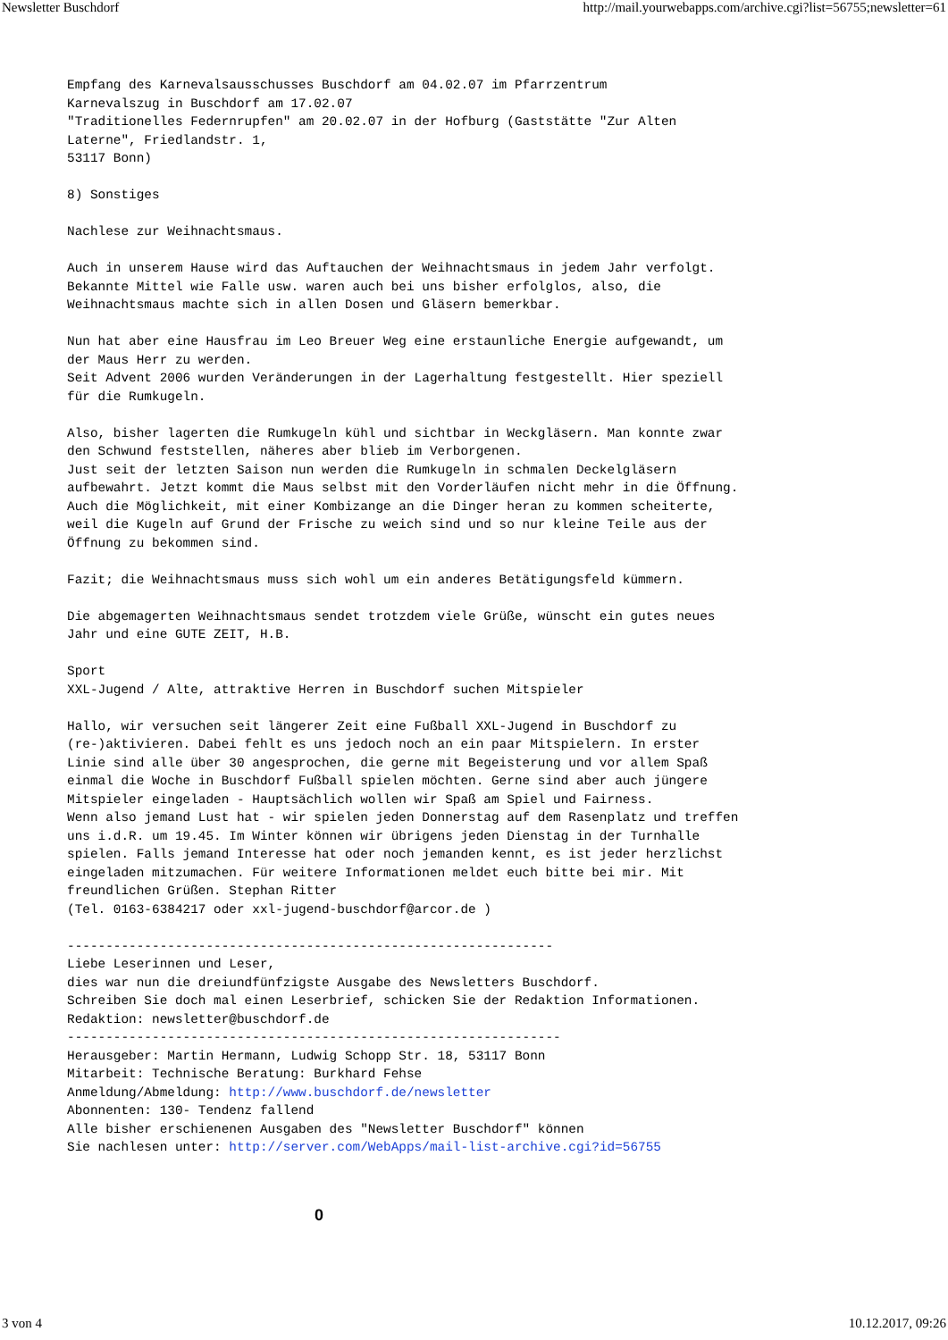Newsletter Buschdorf http://mail.yourwebapps.com/archive.cgi?list=56755;newsletter=61
Empfang des Karnevalsausschusses Buschdorf am 04.02.07 im Pfarrzentrum
Karnevalszug in Buschdorf am 17.02.07
"Traditionelles Federnrupfen" am 20.02.07 in der Hofburg (Gaststätte "Zur Alten
Laterne", Friedlandstr. 1,
53117 Bonn)

8) Sonstiges

Nachlese zur Weihnachtsmaus.

Auch in unserem Hause wird das Auftauchen der Weihnachtsmaus in jedem Jahr verfolgt.
Bekannte Mittel wie Falle usw. waren auch bei uns bisher erfolglos, also, die
Weihnachtsmaus machte sich in allen Dosen und Gläsern bemerkbar.

Nun hat aber eine Hausfrau im Leo Breuer Weg eine erstaunliche Energie aufgewandt, um
der Maus Herr zu werden.
Seit Advent 2006 wurden Veränderungen in der Lagerhaltung festgestellt. Hier speziell
für die Rumkugeln.

Also, bisher lagerten die Rumkugeln kühl und sichtbar in Weckgläsern. Man konnte zwar
den Schwund feststellen, näheres aber blieb im Verborgenen.
Just seit der letzten Saison nun werden die Rumkugeln in schmalen Deckelgläsern
aufbewahrt. Jetzt kommt die Maus selbst mit den Vorderläufen nicht mehr in die Öffnung.
Auch die Möglichkeit, mit einer Kombizange an die Dinger heran zu kommen scheiterte,
weil die Kugeln auf Grund der Frische zu weich sind und so nur kleine Teile aus der
Öffnung zu bekommen sind.

Fazit; die Weihnachtsmaus muss sich wohl um ein anderes Betätigungsfeld kümmern.

Die abgemagerten Weihnachtsmaus sendet trotzdem viele Grüße, wünscht ein gutes neues
Jahr und eine GUTE ZEIT, H.B.

Sport
XXL-Jugend / Alte, attraktive Herren in Buschdorf suchen Mitspieler

Hallo, wir versuchen seit längerer Zeit eine Fußball XXL-Jugend in Buschdorf zu
(re-)aktivieren. Dabei fehlt es uns jedoch noch an ein paar Mitspielern. In erster
Linie sind alle über 30 angesprochen, die gerne mit Begeisterung und vor allem Spaß
einmal die Woche in Buschdorf Fußball spielen möchten. Gerne sind aber auch jüngere
Mitspieler eingeladen - Hauptsächlich wollen wir Spaß am Spiel und Fairness.
Wenn also jemand Lust hat - wir spielen jeden Donnerstag auf dem Rasenplatz und treffen
uns i.d.R. um 19.45. Im Winter können wir übrigens jeden Dienstag in der Turnhalle
spielen. Falls jemand Interesse hat oder noch jemanden kennt, es ist jeder herzlichst
eingeladen mitzumachen. Für weitere Informationen meldet euch bitte bei mir. Mit
freundlichen Grüßen. Stephan Ritter
(Tel. 0163-6384217 oder xxl-jugend-buschdorf@arcor.de )

---------------------------------------------------------------
Liebe Leserinnen und Leser,
dies war nun die dreiundfünfzigste Ausgabe des Newsletters Buschdorf.
Schreiben Sie doch mal einen Leserbrief, schicken Sie der Redaktion Informationen.
Redaktion: newsletter@buschdorf.de
----------------------------------------------------------------
Herausgeber: Martin Hermann, Ludwig Schopp Str. 18, 53117 Bonn
Mitarbeit: Technische Beratung: Burkhard Fehse
Anmeldung/Abmeldung: http://www.buschdorf.de/newsletter
Abonnenten: 130- Tendenz fallend
Alle bisher erschienenen Ausgaben des "Newsletter Buschdorf" können
Sie nachlesen unter: http://server.com/WebApps/mail-list-archive.cgi?id=56755
0
3 von 4 10.12.2017, 09:26